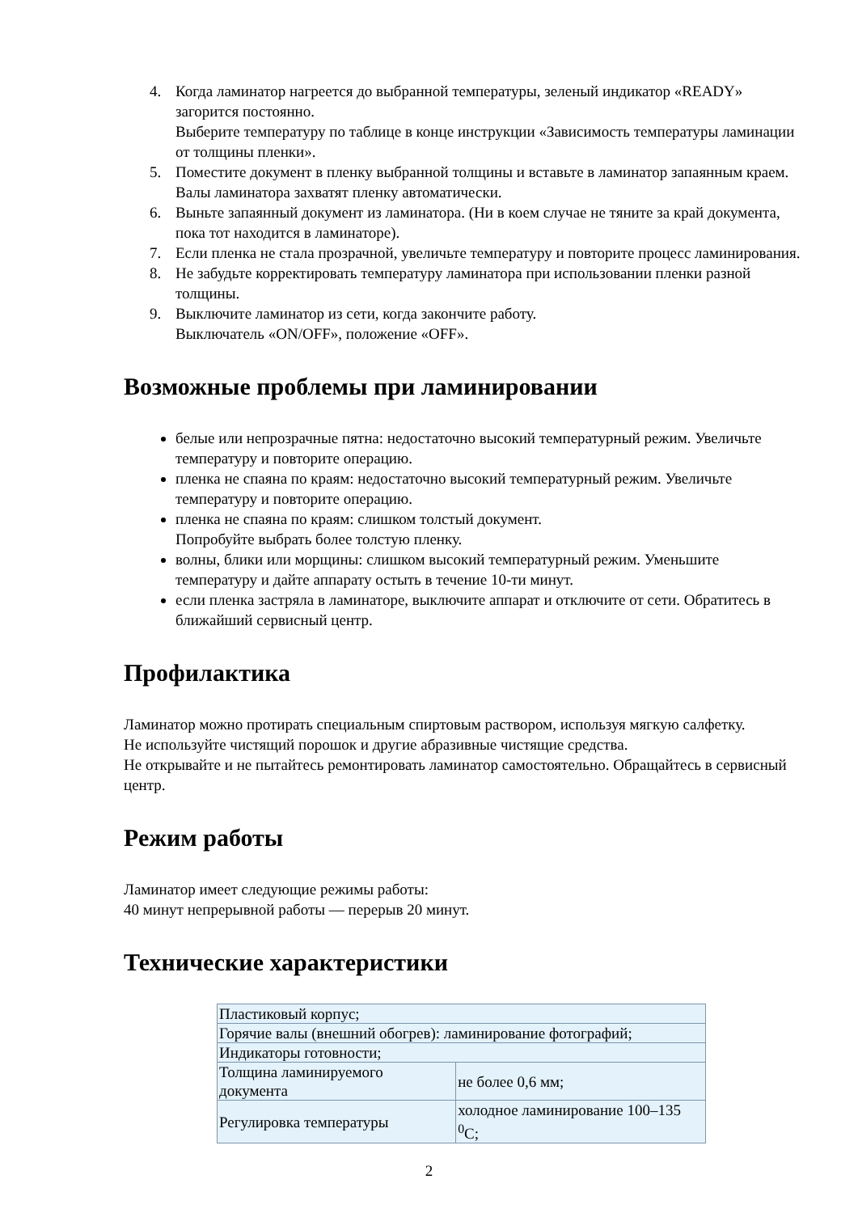4. Когда ламинатор нагреется до выбранной температуры, зеленый индикатор «READY» загорится постоянно.
Выберите температуру по таблице в конце инструкции «Зависимость температуры ламинации от толщины пленки».
5. Поместите документ в пленку выбранной толщины и вставьте в ламинатор запаянным краем. Валы ламинатора захватят пленку автоматически.
6. Выньте запаянный документ из ламинатора. (Ни в коем случае не тяните за край документа, пока тот находится в ламинаторе).
7. Если пленка не стала прозрачной, увеличьте температуру и повторите процесс ламинирования.
8. Не забудьте корректировать температуру ламинатора при использовании пленки разной толщины.
9. Выключите ламинатор из сети, когда закончите работу.
Выключатель «ON/OFF», положение «OFF».
Возможные проблемы при ламинировании
белые или непрозрачные пятна: недостаточно высокий температурный режим. Увеличьте температуру и повторите операцию.
пленка не спаяна по краям: недостаточно высокий температурный режим. Увеличьте температуру и повторите операцию.
пленка не спаяна по краям: слишком толстый документ.
Попробуйте выбрать более толстую пленку.
волны, блики или морщины: слишком высокий температурный режим. Уменьшите температуру и дайте аппарату остыть в течение 10-ти минут.
если пленка застряла в ламинаторе, выключите аппарат и отключите от сети. Обратитесь в ближайший сервисный центр.
Профилактика
Ламинатор можно протирать специальным спиртовым раствором, используя мягкую салфетку.
Не используйте чистящий порошок и другие абразивные чистящие средства.
Не открывайте и не пытайтесь ремонтировать ламинатор самостоятельно. Обращайтесь в сервисный центр.
Режим работы
Ламинатор имеет следующие режимы работы:
40 минут непрерывной работы — перерыв 20 минут.
Технические характеристики
| Пластиковый корпус; | |
| Горячие валы (внешний обогрев): ламинирование фотографий; | |
| Индикаторы готовности; | |
| Толщина ламинируемого документа | не более 0,6 мм; |
| Регулировка температуры | холодное ламинирование 100–135 <sup>0</sup>C; |
2